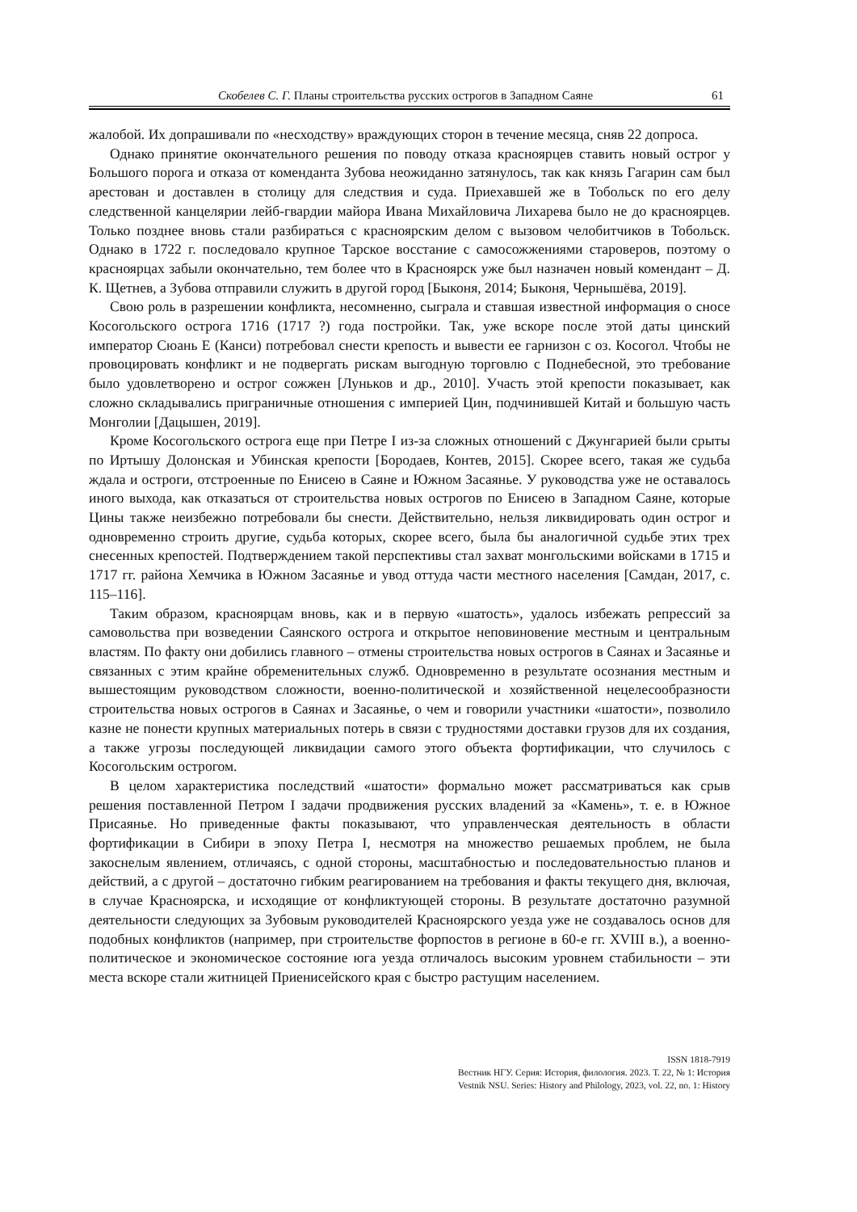Скобелев С. Г. Планы строительства русских острогов в Западном Саяне 61
жалобой. Их допрашивали по «несходству» враждующих сторон в течение месяца, сняв 22 допроса.
Однако принятие окончательного решения по поводу отказа красноярцев ставить новый острог у Большого порога и отказа от коменданта Зубова неожиданно затянулось, так как князь Гагарин сам был арестован и доставлен в столицу для следствия и суда. Приехавшей же в Тобольск по его делу следственной канцелярии лейб-гвардии майора Ивана Михайловича Лихарева было не до красноярцев. Только позднее вновь стали разбираться с красноярским делом с вызовом челобитчиков в Тобольск. Однако в 1722 г. последовало крупное Тарское восстание с самосожжениями староверов, поэтому о красноярцах забыли окончательно, тем более что в Красноярск уже был назначен новый комендант – Д. К. Щетнев, а Зубова отправили служить в другой город [Быконя, 2014; Быконя, Чернышёва, 2019].
Свою роль в разрешении конфликта, несомненно, сыграла и ставшая известной информация о сносе Косогольского острога 1716 (1717 ?) года постройки. Так, уже вскоре после этой даты цинский император Сюань Е (Канси) потребовал снести крепость и вывести ее гарнизон с оз. Косогол. Чтобы не провоцировать конфликт и не подвергать рискам выгодную торговлю с Поднебесной, это требование было удовлетворено и острог сожжен [Луньков и др., 2010]. Участь этой крепости показывает, как сложно складывались приграничные отношения с империей Цин, подчинившей Китай и большую часть Монголии [Дацышен, 2019].
Кроме Косогольского острога еще при Петре I из-за сложных отношений с Джунгарией были срыты по Иртышу Долонская и Убинская крепости [Бородаев, Контев, 2015]. Скорее всего, такая же судьба ждала и остроги, отстроенные по Енисею в Саяне и Южном Засаянье. У руководства уже не оставалось иного выхода, как отказаться от строительства новых острогов по Енисею в Западном Саяне, которые Цины также неизбежно потребовали бы снести. Действительно, нельзя ликвидировать один острог и одновременно строить другие, судьба которых, скорее всего, была бы аналогичной судьбе этих трех снесенных крепостей. Подтверждением такой перспективы стал захват монгольскими войсками в 1715 и 1717 гг. района Хемчика в Южном Засаянье и увод оттуда части местного населения [Самдан, 2017, с. 115–116].
Таким образом, красноярцам вновь, как и в первую «шатость», удалось избежать репрессий за самовольства при возведении Саянского острога и открытое неповиновение местным и центральным властям. По факту они добились главного – отмены строительства новых острогов в Саянах и Засаянье и связанных с этим крайне обременительных служб. Одновременно в результате осознания местным и вышестоящим руководством сложности, военно-политической и хозяйственной нецелесообразности строительства новых острогов в Саянах и Засаянье, о чем и говорили участники «шатости», позволило казне не понести крупных материальных потерь в связи с трудностями доставки грузов для их создания, а также угрозы последующей ликвидации самого этого объекта фортификации, что случилось с Косогольским острогом.
В целом характеристика последствий «шатости» формально может рассматриваться как срыв решения поставленной Петром I задачи продвижения русских владений за «Камень», т. е. в Южное Присаянье. Но приведенные факты показывают, что управленческая деятельность в области фортификации в Сибири в эпоху Петра I, несмотря на множество решаемых проблем, не была закоснелым явлением, отличаясь, с одной стороны, масштабностью и последовательностью планов и действий, а с другой – достаточно гибким реагированием на требования и факты текущего дня, включая, в случае Красноярска, и исходящие от конфликтующей стороны. В результате достаточно разумной деятельности следующих за Зубовым руководителей Красноярского уезда уже не создавалось основ для подобных конфликтов (например, при строительстве форпостов в регионе в 60-е гг. XVIII в.), а военно-политическое и экономическое состояние юга уезда отличалось высоким уровнем стабильности – эти места вскоре стали житницей Приенисейского края с быстро растущим населением.
ISSN 1818-7919
Вестник НГУ. Серия: История, филология. 2023. Т. 22, № 1: История
Vestnik NSU. Series: History and Philology, 2023, vol. 22, no. 1: History